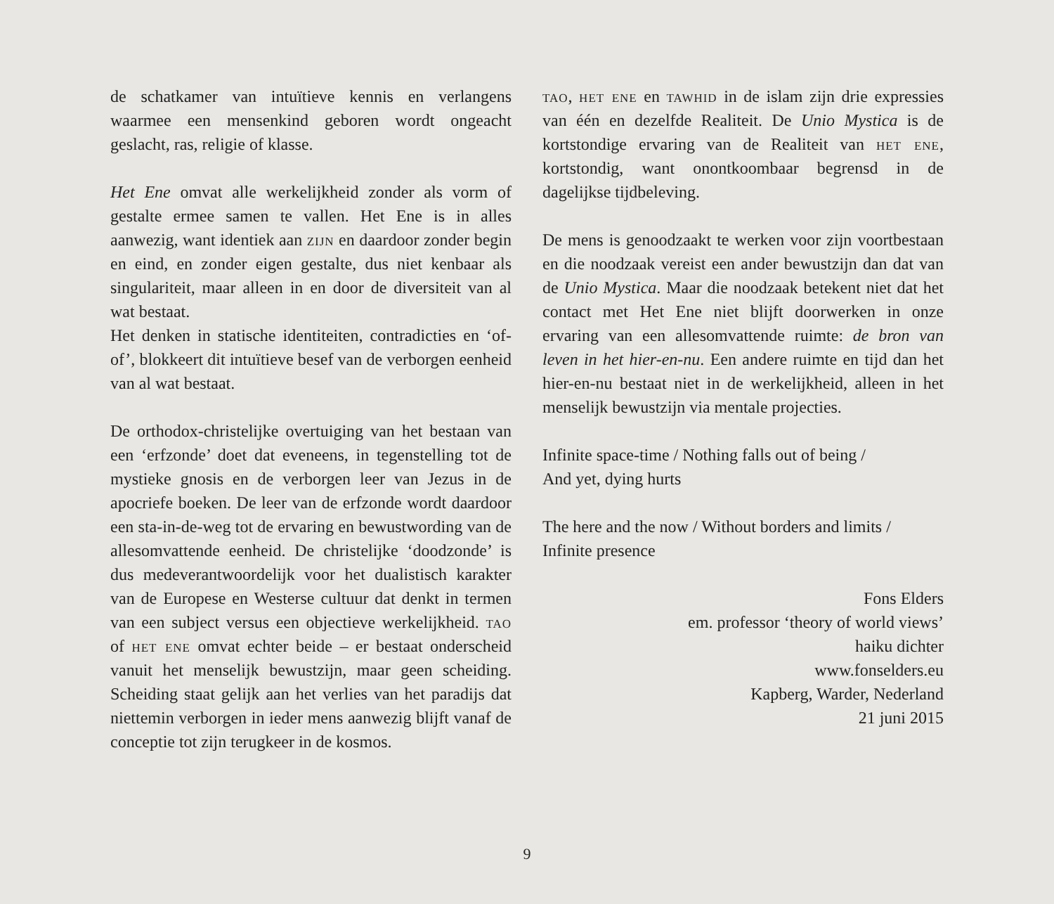de schatkamer van intuïtieve kennis en verlangens waarmee een mensenkind geboren wordt ongeacht geslacht, ras, religie of klasse.
Het Ene omvat alle werkelijkheid zonder als vorm of gestalte ermee samen te vallen. Het Ene is in alles aanwezig, want identiek aan zijn en daardoor zonder begin en eind, en zonder eigen gestalte, dus niet kenbaar als singulariteit, maar alleen in en door de diversiteit van al wat bestaat.
Het denken in statische identiteiten, contradicties en ‘of-of’, blokkeert dit intuïtieve besef van de verborgen eenheid van al wat bestaat.
De orthodox-christelijke overtuiging van het bestaan van een ‘erfzonde’ doet dat eveneens, in tegenstelling tot de mystieke gnosis en de verborgen leer van Jezus in de apocriefe boeken. De leer van de erfzonde wordt daardoor een sta-in-de-weg tot de ervaring en bewustwording van de allesomvattende eenheid. De christelijke ‘doodzonde’ is dus medeverantwoordelijk voor het dualistisch karakter van de Europese en Westerse cultuur dat denkt in termen van een subject versus een objectieve werkelijkheid. tao of het ene omvat echter beide – er bestaat onderscheid vanuit het menselijk bewustzijn, maar geen scheiding. Scheiding staat gelijk aan het verlies van het paradijs dat niettemin verborgen in ieder mens aanwezig blijft vanaf de conceptie tot zijn terugkeer in de kosmos.
tao, het ene en tawhid in de islam zijn drie expressies van één en dezelfde Realiteit. De Unio Mystica is de kortstondige ervaring van de Realiteit van het ene, kortstondig, want onontkoombaar begrensd in de dagelijkse tijdbeleving.
De mens is genoodzaakt te werken voor zijn voortbestaan en die noodzaak vereist een ander bewustzijn dan dat van de Unio Mystica. Maar die noodzaak betekent niet dat het contact met Het Ene niet blijft doorwerken in onze ervaring van een allesomvattende ruimte: de bron van leven in het hier-en-nu. Een andere ruimte en tijd dan het hier-en-nu bestaat niet in de werkelijkheid, alleen in het menselijk bewustzijn via mentale projecties.
Infinite space-time / Nothing falls out of being /
And yet, dying hurts
The here and the now / Without borders and limits /
Infinite presence
Fons Elders
em. professor ‘theory of world views’
haiku dichter
www.fonselders.eu
Kapberg, Warder, Nederland
21 juni 2015
9